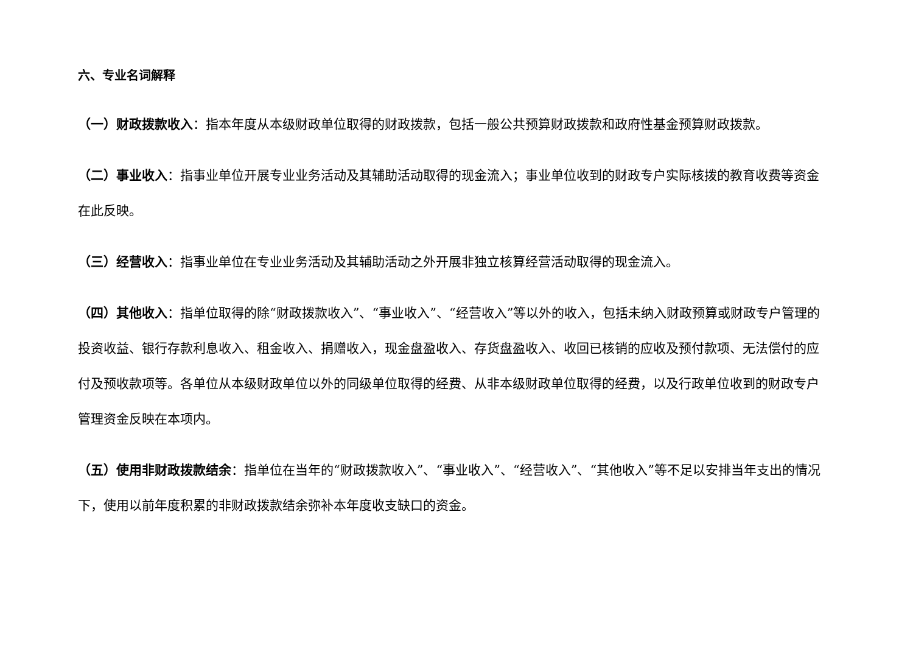六、专业名词解释
（一）财政拨款收入：指本年度从本级财政单位取得的财政拨款，包括一般公共预算财政拨款和政府性基金预算财政拨款。
（二）事业收入：指事业单位开展专业业务活动及其辅助活动取得的现金流入；事业单位收到的财政专户实际核拨的教育收费等资金在此反映。
（三）经营收入：指事业单位在专业业务活动及其辅助活动之外开展非独立核算经营活动取得的现金流入。
（四）其他收入：指单位取得的除“财政拨款收入”、“事业收入”、“经营收入”等以外的收入，包括未纳入财政预算或财政专户管理的投资收益、银行存款利息收入、租金收入、捐赠收入，现金盘盈收入、存货盘盈收入、收回已核销的应收及预付款项、无法偿付的应付及预收款项等。各单位从本级财政单位以外的同级单位取得的经费、从非本级财政单位取得的经费，以及行政单位收到的财政专户管理资金反映在本项内。
（五）使用非财政拨款结余：指单位在当年的“财政拨款收入”、“事业收入”、“经营收入”、“其他收入”等不足以安排当年支出的情况下，使用以前年度积累的非财政拨款结余弥补本年度收支缺口的资金。